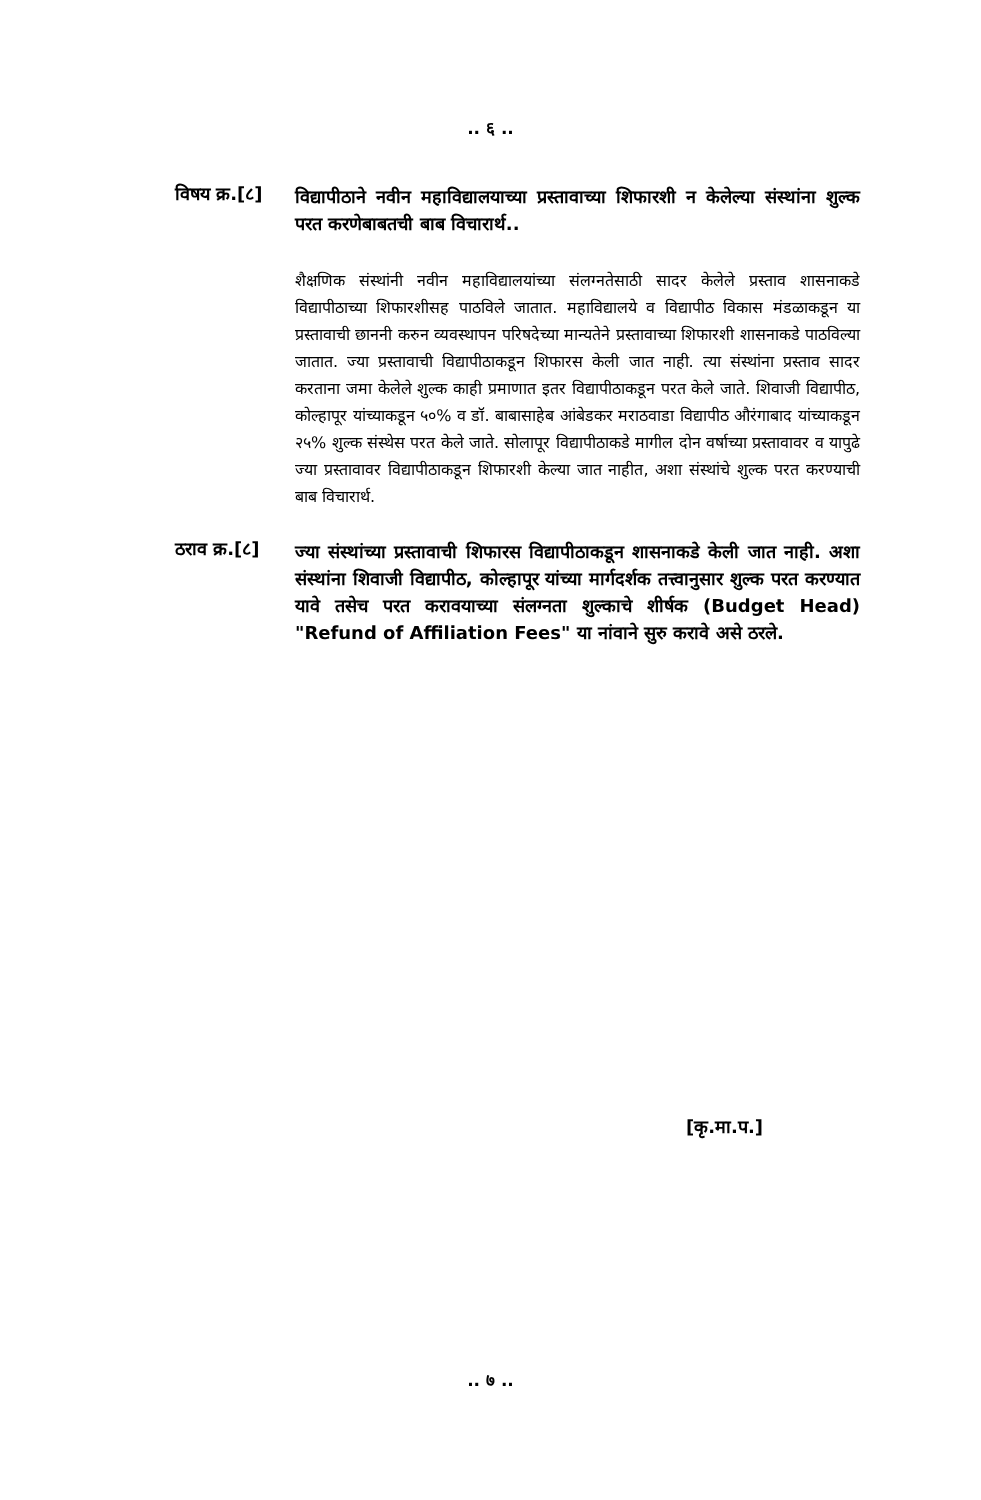.. ६ ..
विषय क्र.[८]
विद्यापीठाने नवीन महाविद्यालयाच्या प्रस्तावाच्या शिफारशी न केलेल्या संस्थांना शुल्क परत करणेबाबतची बाब विचारार्थ..
शैक्षणिक संस्थांनी नवीन महाविद्यालयांच्या संलग्नतेसाठी सादर केलेले प्रस्ताव शासनाकडे विद्यापीठाच्या शिफारशीसह पाठविले जातात. महाविद्यालये व विद्यापीठ विकास मंडळाकडून या प्रस्तावाची छाननी करुन व्यवस्थापन परिषदेच्या मान्यतेने प्रस्तावाच्या शिफारशी शासनाकडे पाठविल्या जातात. ज्या प्रस्तावाची विद्यापीठाकडून शिफारस केली जात नाही. त्या संस्थांना प्रस्ताव सादर करताना जमा केलेले शुल्क काही प्रमाणात इतर विद्यापीठाकडून परत केले जाते. शिवाजी विद्यापीठ, कोल्हापूर यांच्याकडून ५०% व डॉ. बाबासाहेब आंबेडकर मराठवाडा विद्यापीठ औरंगाबाद यांच्याकडून २५% शुल्क संस्थेस परत केले जाते. सोलापूर विद्यापीठाकडे मागील दोन वर्षाच्या प्रस्तावावर व यापुढे ज्या प्रस्तावावर विद्यापीठाकडून शिफारशी केल्या जात नाहीत, अशा संस्थांचे शुल्क परत करण्याची बाब विचारार्थ.
ठराव क्र.[८]
ज्या संस्थांच्या प्रस्तावाची शिफारस विद्यापीठाकडून शासनाकडे केली जात नाही. अशा संस्थांना शिवाजी विद्यापीठ, कोल्हापूर यांच्या मार्गदर्शक तत्त्वानुसार शुल्क परत करण्यात यावे तसेच परत करावयाच्या संलग्नता शुल्काचे शीर्षक (Budget Head) "Refund of Affiliation Fees" या नांवाने सुरु करावे असे ठरले.
[कृ.मा.प.]
.. ७ ..